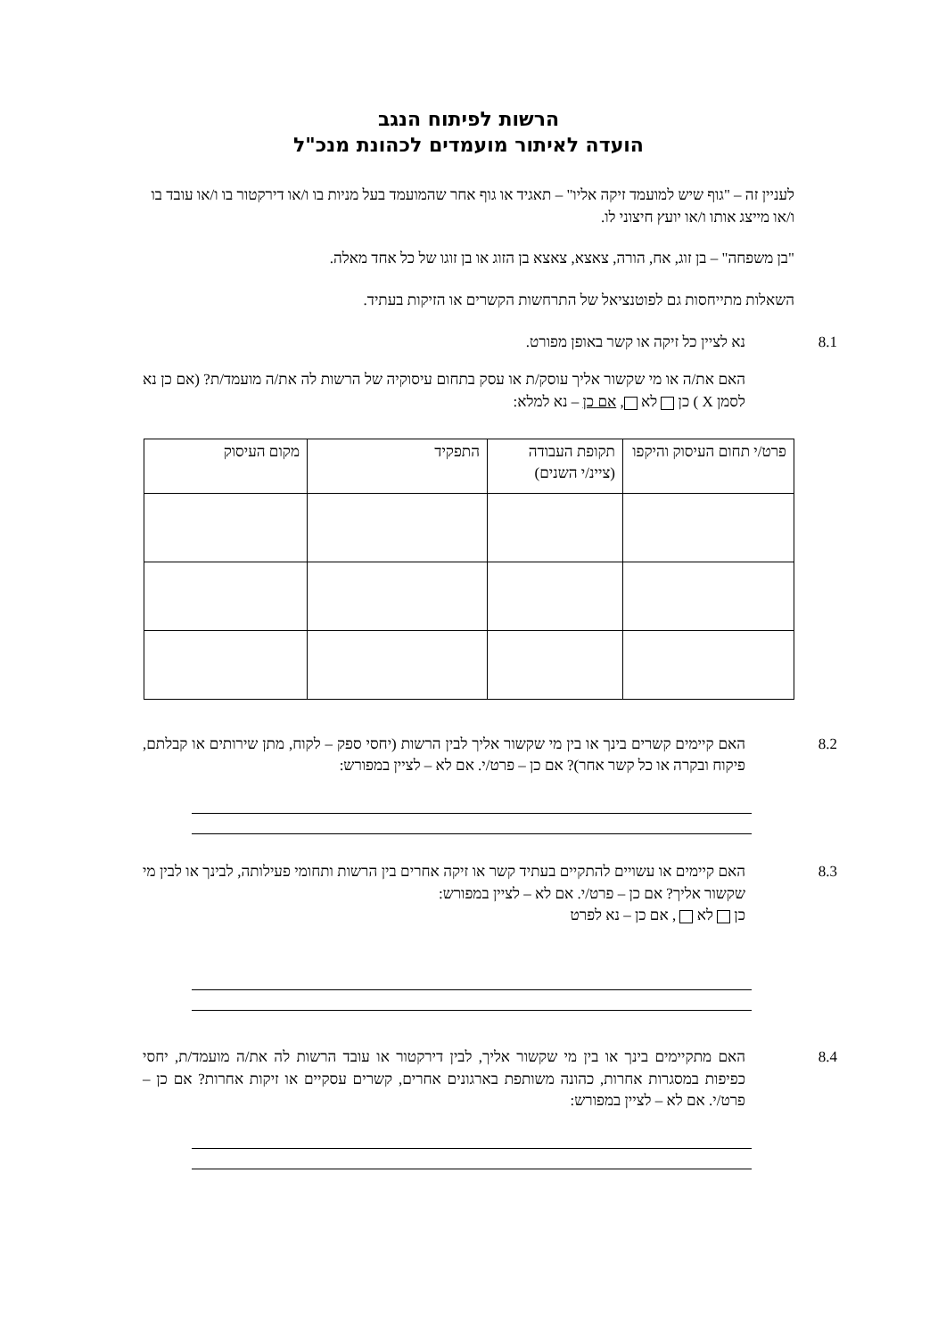הרשות לפיתוח הנגב
הועדה לאיתור מועמדים לכהונת מנכ"ל
לעניין זה – "גוף שיש למועמד זיקה אליו" – תאגיד או גוף אחר שהמועמד בעל מניות בו ו/או דירקטור בו ו/או עובד בו ו/או מייצג אותו ו/או יועץ חיצוני לו.
"בן משפחה" – בן זוג, אח, הורה, צאצא, צאצא בן הזוג או בן זוגו של כל אחד מאלה.
השאלות מתייחסות גם לפוטנציאל של התרחשות הקשרים או הזיקות בעתיד.
8.1 נא לציין כל זיקה או קשר באופן מפורט.
האם את/ה או מי שקשור אליך עוסק/ת או עסק בתחום עיסוקיה של הרשות לה את/ה מועמד/ת? (אם כן נא לסמן X ) כן לא , אם כן – נא למלא:
| פרט/י תחום העיסוק והיקפו | תקופת העבודה (ציינ/י השנים) | התפקיד | מקום העיסוק |
| --- | --- | --- | --- |
8.2 האם קיימים קשרים בינך או בין מי שקשור אליך לבין הרשות (יחסי ספק – לקוח, מתן שירותים או קבלתם, פיקוח ובקרה או כל קשר אחר)? אם כן – פרט/י. אם לא – לציין במפורש:
8.3 האם קיימים או עשויים להתקיים בעתיד קשר או זיקה אחרים בין הרשות ותחומי פעילותה, לבינך או לבין מי שקשור אליך? אם כן – פרט/י. אם לא – לציין במפורש:
כן לא , אם כן – נא לפרט
8.4 האם מתקיימים בינך או בין מי שקשור אליך, לבין דירקטור או עובד הרשות לה את/ה מועמד/ת, יחסי כפיפות במסגרות אחרות, כהונה משותפת בארגונים אחרים, קשרים עסקיים או זיקות אחרות? אם כן – פרט/י. אם לא – לציין במפורש: